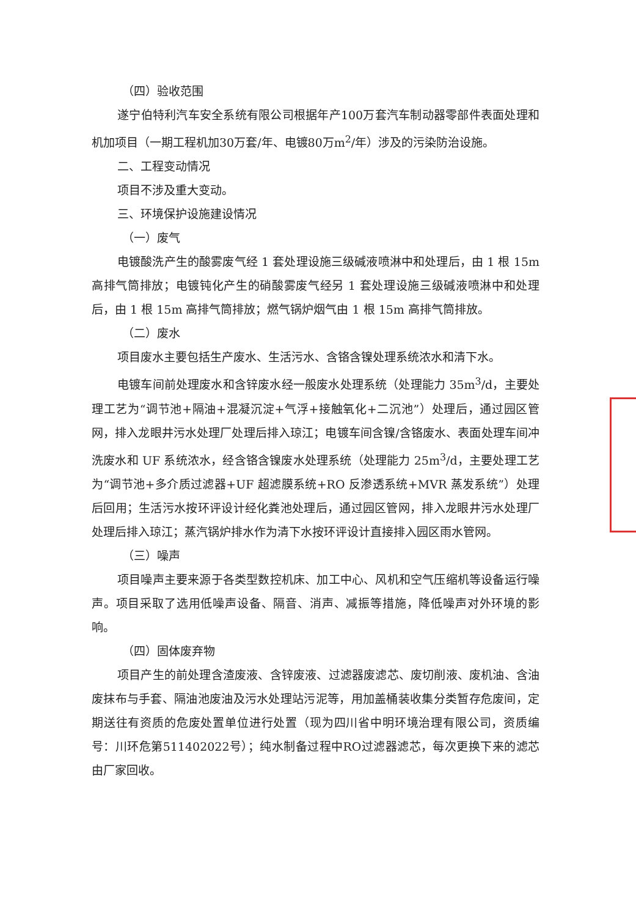（四）验收范围
遂宁伯特利汽车安全系统有限公司根据年产100万套汽车制动器零部件表面处理和机加项目（一期工程机加30万套/年、电镀80万m<sup>2</sup>/年）涉及的污染防治设施。
二、工程变动情况
项目不涉及重大变动。
三、环境保护设施建设情况
（一）废气
电镀酸洗产生的酸雾废气经 1 套处理设施三级碱液喷淋中和处理后，由 1 根 15m 高排气筒排放；电镀钝化产生的硝酸雾废气经另 1 套处理设施三级碱液喷淋中和处理后，由 1 根 15m 高排气筒排放；燃气锅炉烟气由 1 根 15m 高排气筒排放。
（二）废水
项目废水主要包括生产废水、生活污水、含铬含镍处理系统浓水和清下水。
电镀车间前处理废水和含锌废水经一般废水处理系统（处理能力 35m<sup>3</sup>/d，主要处理工艺为“调节池+隔油+混凝沉淀+气浮+接触氧化+二沉池”）处理后，通过园区管网，排入龙眼井污水处理厂处理后排入琼江；电镀车间含镍/含铬废水、表面处理车间冲洗废水和 UF 系统浓水，经含铬含镍废水处理系统（处理能力 25m<sup>3</sup>/d，主要处理工艺为“调节池+多介质过滤器+UF 超滤膜系统+RO 反渗透系统+MVR 蒸发系统”）处理后回用；生活污水按环评设计经化粪池处理后，通过园区管网，排入龙眼井污水处理厂处理后排入琼江；蒸汽锅炉排水作为清下水按环评设计直接排入园区雨水管网。
（三）噪声
项目噪声主要来源于各类型数控机床、加工中心、风机和空气压缩机等设备运行噪声。项目采取了选用低噪声设备、隔音、消声、减振等措施，降低噪声对外环境的影响。
（四）固体废弃物
项目产生的前处理含渣废液、含锌废液、过滤器废滤芯、废切削液、废机油、含油废抹布与手套、隔油池废油及污水处理站污泥等，用加盖桶装收集分类暂存危废间，定期送往有资质的危废处置单位进行处置（现为四川省中明环境治理有限公司，资质编号：川环危第511402022号）；纯水制备过程中RO过滤器滤芯，每次更换下来的滤芯由厂家回收。